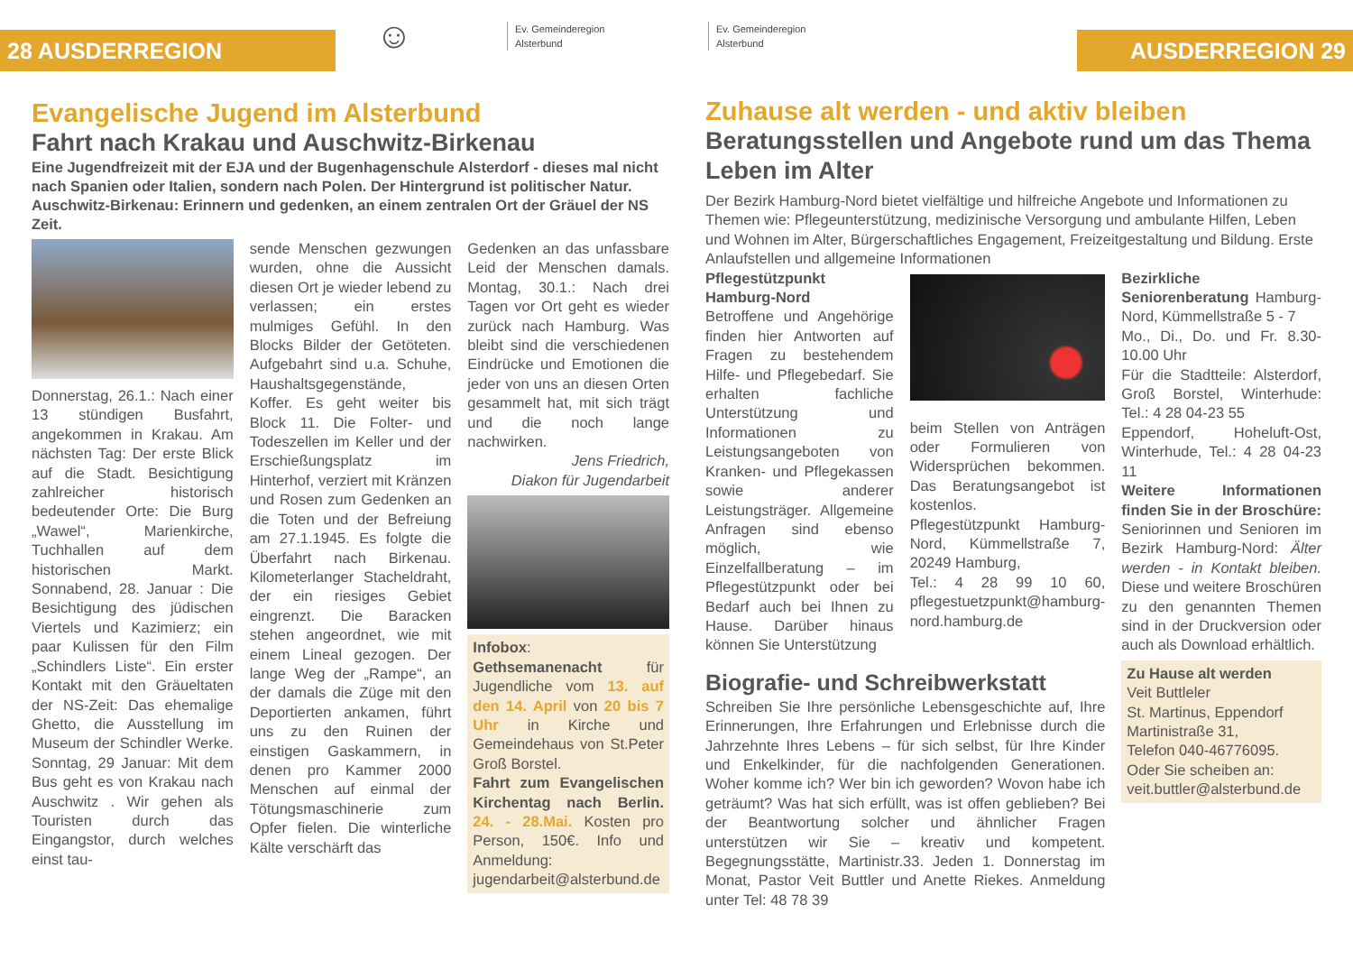28 AUSDERREGION
☺
Ev. Gemeinderegion
Alsterbund
Evangelische Jugend im Alsterbund
Fahrt nach Krakau und Auschwitz-Birkenau
Eine Jugendfreizeit mit der EJA und der Bugenhagenschule Alsterdorf - dieses mal nicht nach Spanien oder Italien, sondern nach Polen. Der Hintergrund ist politischer Natur. Auschwitz-Birkenau: Erinnern und gedenken, an einem zentralen Ort der Gräuel der NS Zeit.
Donnerstag, 26.1.: Nach einer 13 stündigen Busfahrt, angekommen in Krakau. Am nächsten Tag: Der erste Blick auf die Stadt. Besichtigung zahlreicher historisch bedeutender Orte: Die Burg „Wawel“, Marienkirche, Tuchhallen auf dem historischen Markt. Sonnabend, 28. Januar : Die Besichtigung des jüdischen Viertels und Kazimierz; ein paar Kulissen für den Film „Schindlers Liste“. Ein erster Kontakt mit den Gräueltaten der NS-Zeit: Das ehemalige Ghetto, die Ausstellung im Museum der Schindler Werke. Sonntag, 29 Januar: Mit dem Bus geht es von Krakau nach Auschwitz . Wir gehen als Touristen durch das Eingangstor, durch welches einst tau-
sende Menschen gezwungen wurden, ohne die Aussicht diesen Ort je wieder lebend zu verlassen; ein erstes mulmiges Gefühl. In den Blocks Bilder der Getöteten. Aufgebahrt sind u.a. Schuhe, Haushaltsgegenstände, Koffer. Es geht weiter bis Block 11. Die Folter- und Todeszellen im Keller und der Erschießungsplatz im Hinterhof, verziert mit Kränzen und Rosen zum Gedenken an die Toten und der Befreiung am 27.1.1945. Es folgte die Überfahrt nach Birkenau. Kilometerlanger Stacheldraht, der ein riesiges Gebiet eingrenzt. Die Baracken stehen angeordnet, wie mit einem Lineal gezogen. Der lange Weg der „Rampe“, an der damals die Züge mit den Deportierten ankamen, führt uns zu den Ruinen der einstigen Gaskammern, in denen pro Kammer 2000 Menschen auf einmal der Tötungsmaschinerie zum Opfer fielen. Die winterliche Kälte verschärft das
Gedenken an das unfassbare Leid der Menschen damals. Montag, 30.1.: Nach drei Tagen vor Ort geht es wieder zurück nach Hamburg. Was bleibt sind die verschiedenen Eindrücke und Emotionen die jeder von uns an diesen Orten gesammelt hat, mit sich trägt und die noch lange nachwirken.
Jens Friedrich,
Diakon für Jugendarbeit
Infobox:
Gethsemanenacht für Jugendliche vom 13. auf den 14. April von 20 bis 7 Uhr in Kirche und Gemeindehaus von St.Peter Groß Borstel.
Fahrt zum Evangelischen Kirchentag nach Berlin. 24. - 28.Mai. Kosten pro Person, 150€. Info und Anmeldung: jugendarbeit@alsterbund.de
Ev. Gemeinderegion
Alsterbund
AUSDERREGION 29
Zuhause alt werden - und aktiv bleiben
Beratungsstellen und Angebote rund um das Thema Leben im Alter
Der Bezirk Hamburg-Nord bietet vielfältige und hilfreiche Angebote und Informationen zu Themen wie: Pflegeunterstützung, medizinische Versorgung und ambulante Hilfen, Leben und Wohnen im Alter, Bürgerschaftliches Engagement, Freizeitgestaltung und Bildung. Erste Anlaufstellen und allgemeine Informationen
Pflegestützpunkt Hamburg-Nord
Betroffene und Angehörige finden hier Antworten auf Fragen zu bestehendem Hilfe- und Pflegebedarf. Sie erhalten fachliche Unterstützung und Informationen zu Leistungsangeboten von Kranken- und Pflegekassen sowie anderer Leistungsträger. Allgemeine Anfragen sind ebenso möglich, wie Einzelfallberatung – im Pflegestützpunkt oder bei Bedarf auch bei Ihnen zu Hause. Darüber hinaus können Sie Unterstützung
beim Stellen von Anträgen oder Formulieren von Widersprüchen bekommen. Das Beratungsangebot ist kostenlos.
Pflegestützpunkt Hamburg-Nord, Kümmellstraße 7, 20249 Hamburg,
Tel.: 4 28 99 10 60, pflegestuetzpunkt@hamburg-nord.hamburg.de
Biografie- und Schreibwerkstatt
Schreiben Sie Ihre persönliche Lebensgeschichte auf, Ihre Erinnerungen, Ihre Erfahrungen und Erlebnisse durch die Jahrzehnte Ihres Lebens – für sich selbst, für Ihre Kinder und Enkelkinder, für die nachfolgenden Generationen. Woher komme ich? Wer bin ich geworden? Wovon habe ich geträumt? Was hat sich erfüllt, was ist offen geblieben? Bei der Beantwortung solcher und ähnlicher Fragen unterstützen wir Sie – kreativ und kompetent. Begegnungsstätte, Martinistr.33. Jeden 1. Donnerstag im Monat, Pastor Veit Buttler und Anette Riekes. Anmeldung unter Tel: 48 78 39
Bezirkliche Seniorenberatung Hamburg-Nord, Kümmellstraße 5 - 7
Mo., Di., Do. und Fr. 8.30-10.00 Uhr
Für die Stadtteile: Alsterdorf, Groß Borstel, Winterhude: Tel.: 4 28 04-23 55
Eppendorf, Hoheluft-Ost, Winterhude, Tel.: 4 28 04-23 11
Weitere Informationen finden Sie in der Broschüre: Seniorinnen und Senioren im Bezirk Hamburg-Nord: Älter werden - in Kontakt bleiben. Diese und weitere Broschüren zu den genannten Themen sind in der Druckversion oder auch als Download erhältlich.
Zu Hause alt werden
Veit Buttleler
St. Martinus, Eppendorf
Martinistraße 31,
Telefon 040-46776095.
Oder Sie scheiben an: veit.buttler@alsterbund.de